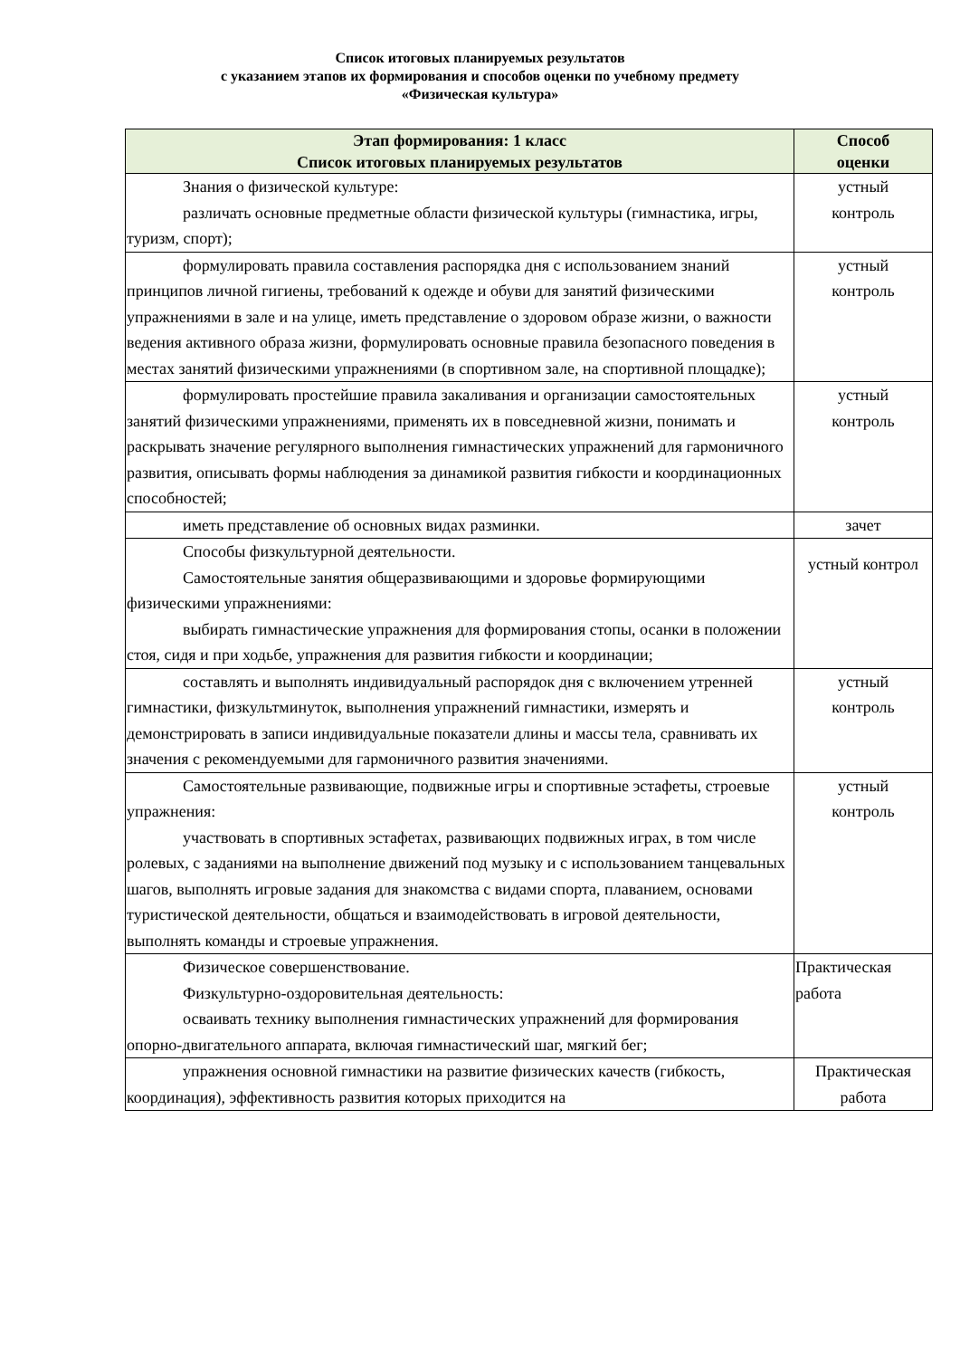Список итоговых планируемых результатов
с указанием этапов их формирования и способов оценки по учебному предмету
«Физическая культура»
| Этап формирования: 1 класс Список итоговых планируемых результатов | Способ оценки |
| --- | --- |
| Знания о физической культуре: различать основные предметные области физической культуры (гимнастика, игры, туризм, спорт); | устный контроль |
| формулировать правила составления распорядка дня с использованием знаний принципов личной гигиены, требований к одежде и обуви для занятий физическими упражнениями в зале и на улице, иметь представление о здоровом образе жизни, о важности ведения активного образа жизни, формулировать основные правила безопасного поведения в местах занятий физическими упражнениями (в спортивном зале, на спортивной площадке); | устный контроль |
| формулировать простейшие правила закаливания и организации самостоятельных занятий физическими упражнениями, применять их в повседневной жизни, понимать и раскрывать значение регулярного выполнения гимнастических упражнений для гармоничного развития, описывать формы наблюдения за динамикой развития гибкости и координационных способностей; | устный контроль |
| иметь представление об основных видах разминки. | зачет |
| Способы физкультурной деятельности. Самостоятельные занятия общеразвивающими и здоровье формирующими физическими упражнениями: выбирать гимнастические упражнения для формирования стопы, осанки в положении стоя, сидя и при ходьбе, упражнения для развития гибкости и координации; | устный контрол |
| составлять и выполнять индивидуальный распорядок дня с включением утренней гимнастики, физкультминуток, выполнения упражнений гимнастики, измерять и демонстрировать в записи индивидуальные показатели длины и массы тела, сравнивать их значения с рекомендуемыми для гармоничного развития значениями. | устный контроль |
| Самостоятельные развивающие, подвижные игры и спортивные эстафеты, строевые упражнения: участвовать в спортивных эстафетах, развивающих подвижных играх, в том числе ролевых, с заданиями на выполнение движений под музыку и с использованием танцевальных шагов, выполнять игровые задания для знакомства с видами спорта, плаванием, основами туристической деятельности, общаться и взаимодействовать в игровой деятельности, выполнять команды и строевые упражнения. | устный контроль |
| Физическое совершенствование. Физкультурно-оздоровительная деятельность: осваивать технику выполнения гимнастических упражнений для формирования опорно-двигательного аппарата, включая гимнастический шаг, мягкий бег; | Практическая работа |
| упражнения основной гимнастики на развитие физических качеств (гибкость, координация), эффективность развития которых приходится на | Практическая работа |